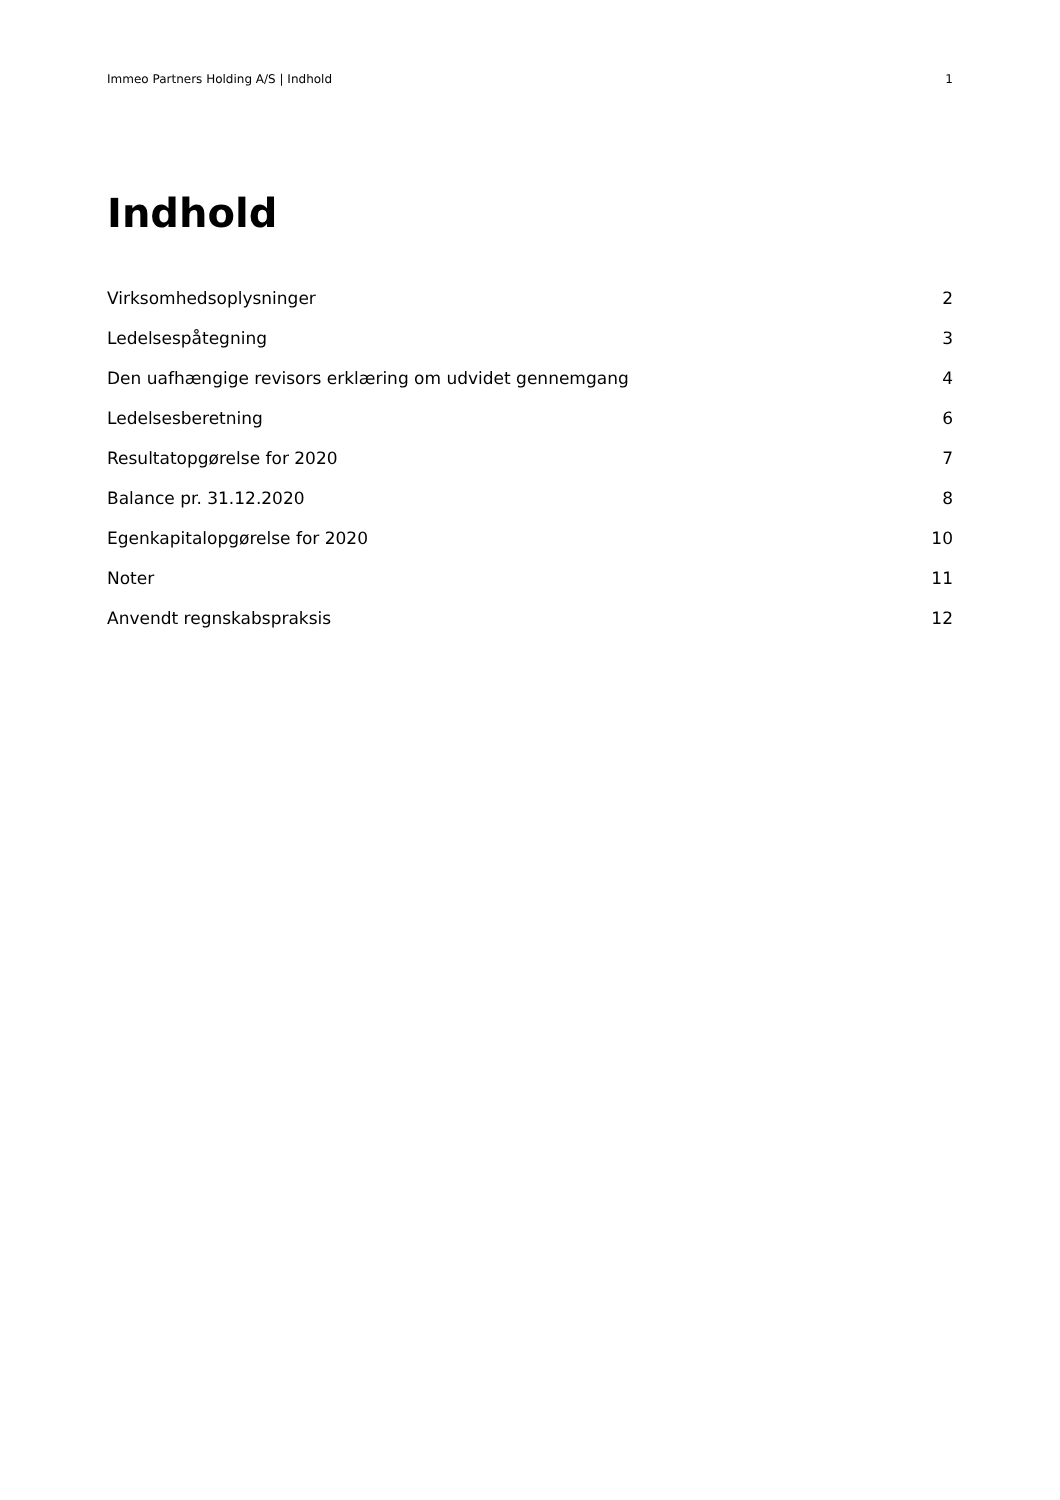Immeo Partners Holding A/S | Indhold 1
Indhold
Virksomhedsoplysninger 2
Ledelsespåtegning 3
Den uafhængige revisors erklæring om udvidet gennemgang 4
Ledelsesberetning 6
Resultatopgørelse for 2020 7
Balance pr. 31.12.2020 8
Egenkapitalopgørelse for 2020 10
Noter 11
Anvendt regnskabspraksis 12